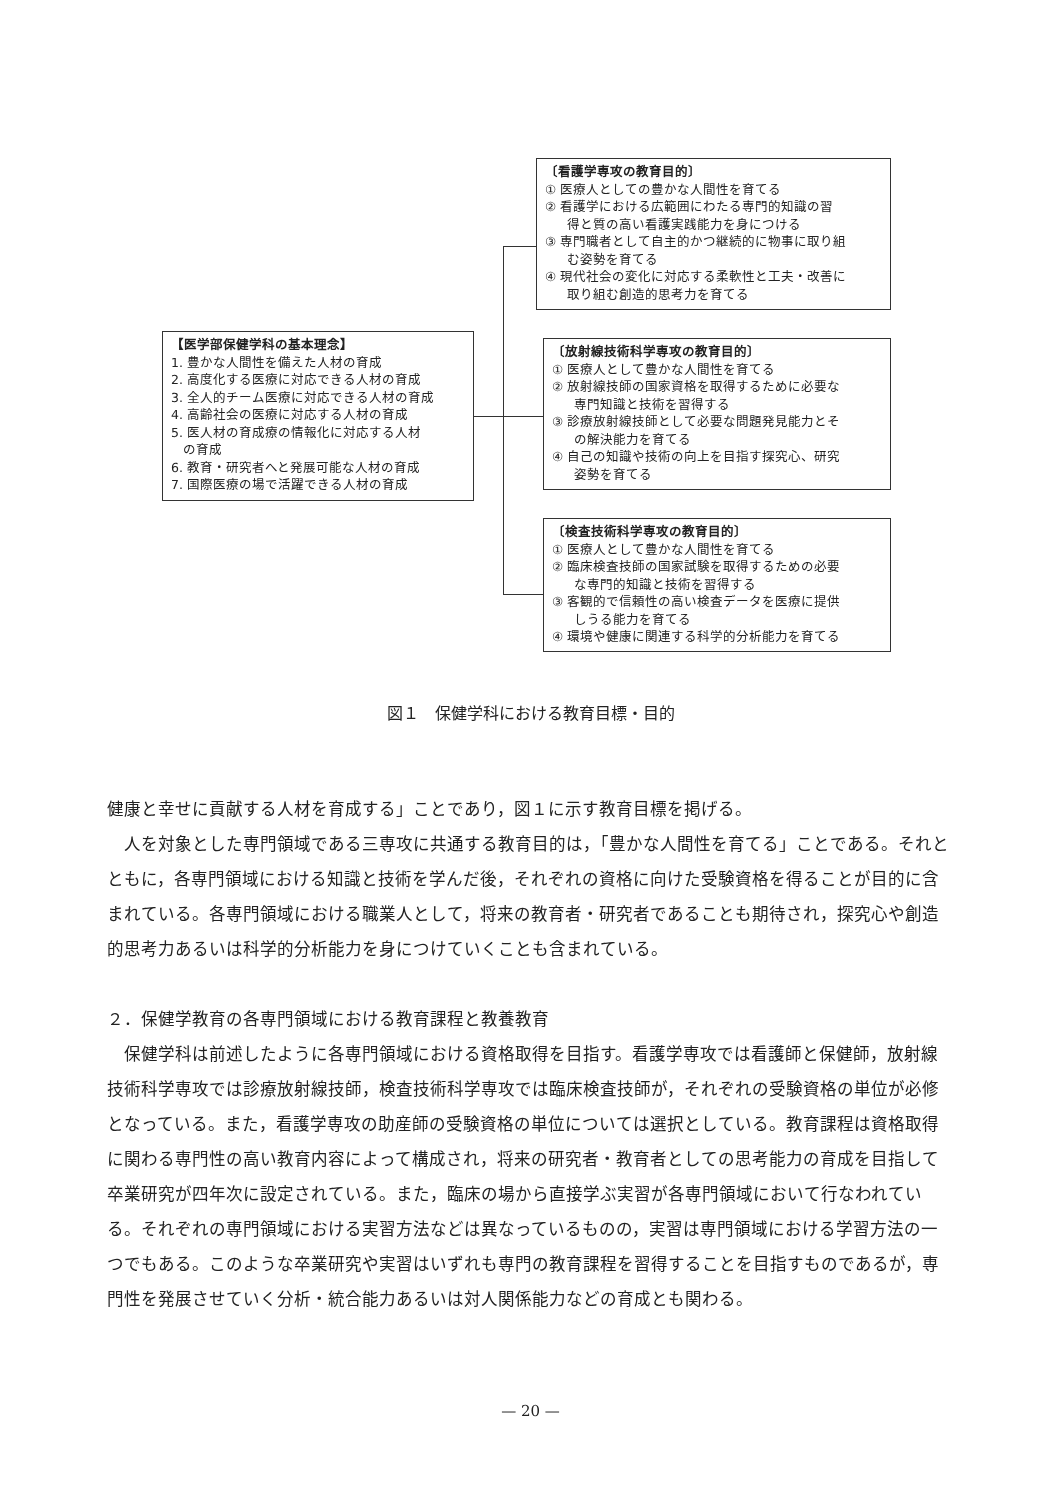【医学部保健学科の基本理念】
1. 豊かな人間性を備えた人材の育成
2. 高度化する医療に対応できる人材の育成
3. 全人的チーム医療に対応できる人材の育成
4. 高齢社会の医療に対応する人材の育成
5. 医人材の育成療の情報化に対応する人材
の育成
6. 教育・研究者へと発展可能な人材の育成
7. 国際医療の場で活躍できる人材の育成
〔看護学専攻の教育目的〕
① 医療人としての豊かな人間性を育てる
② 看護学における広範囲にわたる専門的知識の習
得と質の高い看護実践能力を身につける
③ 専門職者として自主的かつ継続的に物事に取り組
む姿勢を育てる
④ 現代社会の変化に対応する柔軟性と工夫・改善に
取り組む創造的思考力を育てる
〔放射線技術科学専攻の教育目的〕
① 医療人として豊かな人間性を育てる
② 放射線技師の国家資格を取得するために必要な
専門知識と技術を習得する
③ 診療放射線技師として必要な問題発見能力とそ
の解決能力を育てる
④ 自己の知識や技術の向上を目指す探究心、研究
姿勢を育てる
〔検査技術科学専攻の教育目的〕
① 医療人として豊かな人間性を育てる
② 臨床検査技師の国家試験を取得するための必要
な専門的知識と技術を習得する
③ 客観的で信頼性の高い検査データを医療に提供
しうる能力を育てる
④ 環境や健康に関連する科学的分析能力を育てる
図１　保健学科における教育目標・目的
健康と幸せに貢献する人材を育成する」ことであり，図１に示す教育目標を掲げる。
　人を対象とした専門領域である三専攻に共通する教育目的は，「豊かな人間性を育てる」ことである。それとともに，各専門領域における知識と技術を学んだ後，それぞれの資格に向けた受験資格を得ることが目的に含まれている。各専門領域における職業人として，将来の教育者・研究者であることも期待され，探究心や創造的思考力あるいは科学的分析能力を身につけていくことも含まれている。
２．保健学教育の各専門領域における教育課程と教養教育
　保健学科は前述したように各専門領域における資格取得を目指す。看護学専攻では看護師と保健師，放射線技術科学専攻では診療放射線技師，検査技術科学専攻では臨床検査技師が，それぞれの受験資格の単位が必修となっている。また，看護学専攻の助産師の受験資格の単位については選択としている。教育課程は資格取得に関わる専門性の高い教育内容によって構成され，将来の研究者・教育者としての思考能力の育成を目指して卒業研究が四年次に設定されている。また，臨床の場から直接学ぶ実習が各専門領域において行なわれている。それぞれの専門領域における実習方法などは異なっているものの，実習は専門領域における学習方法の一つでもある。このような卒業研究や実習はいずれも専門の教育課程を習得することを目指すものであるが，専門性を発展させていく分析・統合能力あるいは対人関係能力などの育成とも関わる。
— 20 —